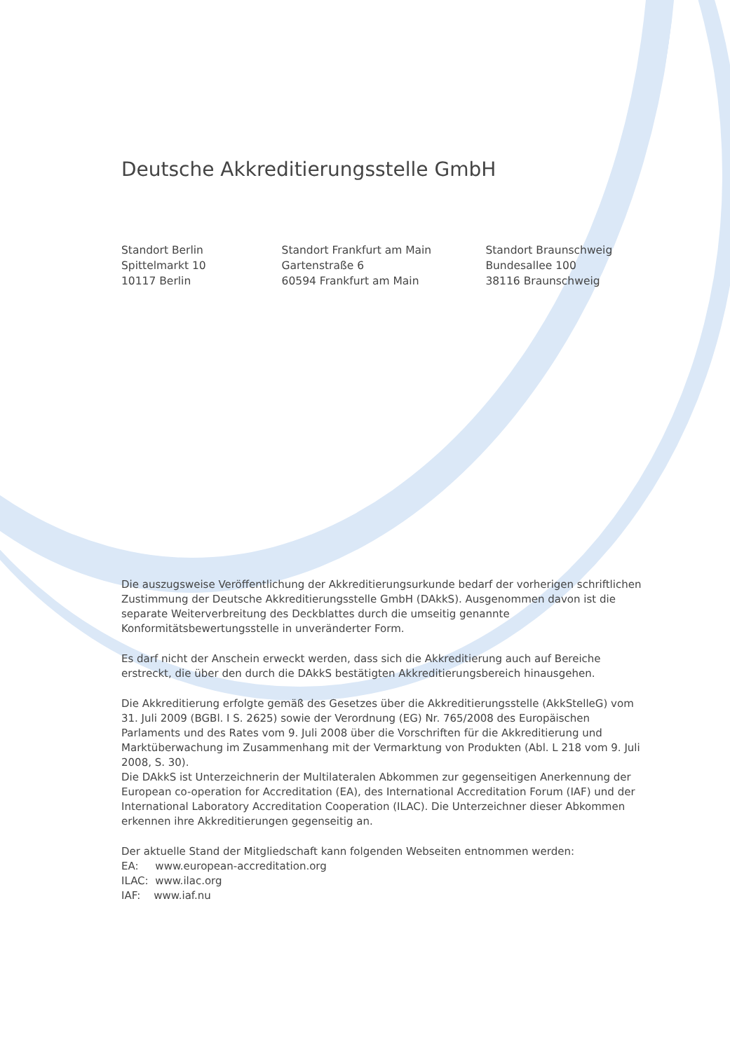Deutsche Akkreditierungsstelle GmbH
Standort Berlin
Spittelmarkt 10
10117 Berlin
Standort Frankfurt am Main
Gartenstraße 6
60594 Frankfurt am Main
Standort Braunschweig
Bundesallee 100
38116 Braunschweig
Die auszugsweise Veröffentlichung der Akkreditierungsurkunde bedarf der vorherigen schriftlichen Zustimmung der Deutsche Akkreditierungsstelle GmbH (DAkkS). Ausgenommen davon ist die separate Weiterverbreitung des Deckblattes durch die umseitig genannte Konformitätsbewertungsstelle in unveränderter Form.
Es darf nicht der Anschein erweckt werden, dass sich die Akkreditierung auch auf Bereiche erstreckt, die über den durch die DAkkS bestätigten Akkreditierungsbereich hinausgehen.
Die Akkreditierung erfolgte gemäß des Gesetzes über die Akkreditierungsstelle (AkkStelleG) vom 31. Juli 2009 (BGBl. I S. 2625) sowie der Verordnung (EG) Nr. 765/2008 des Europäischen Parlaments und des Rates vom 9. Juli 2008 über die Vorschriften für die Akkreditierung und Marktüberwachung im Zusammenhang mit der Vermarktung von Produkten (Abl. L 218 vom 9. Juli 2008, S. 30).
Die DAkkS ist Unterzeichnerin der Multilateralen Abkommen zur gegenseitigen Anerkennung der European co-operation for Accreditation (EA), des International Accreditation Forum (IAF) und der International Laboratory Accreditation Cooperation (ILAC). Die Unterzeichner dieser Abkommen erkennen ihre Akkreditierungen gegenseitig an.
Der aktuelle Stand der Mitgliedschaft kann folgenden Webseiten entnommen werden:
EA: www.european-accreditation.org
ILAC: www.ilac.org
IAF: www.iaf.nu